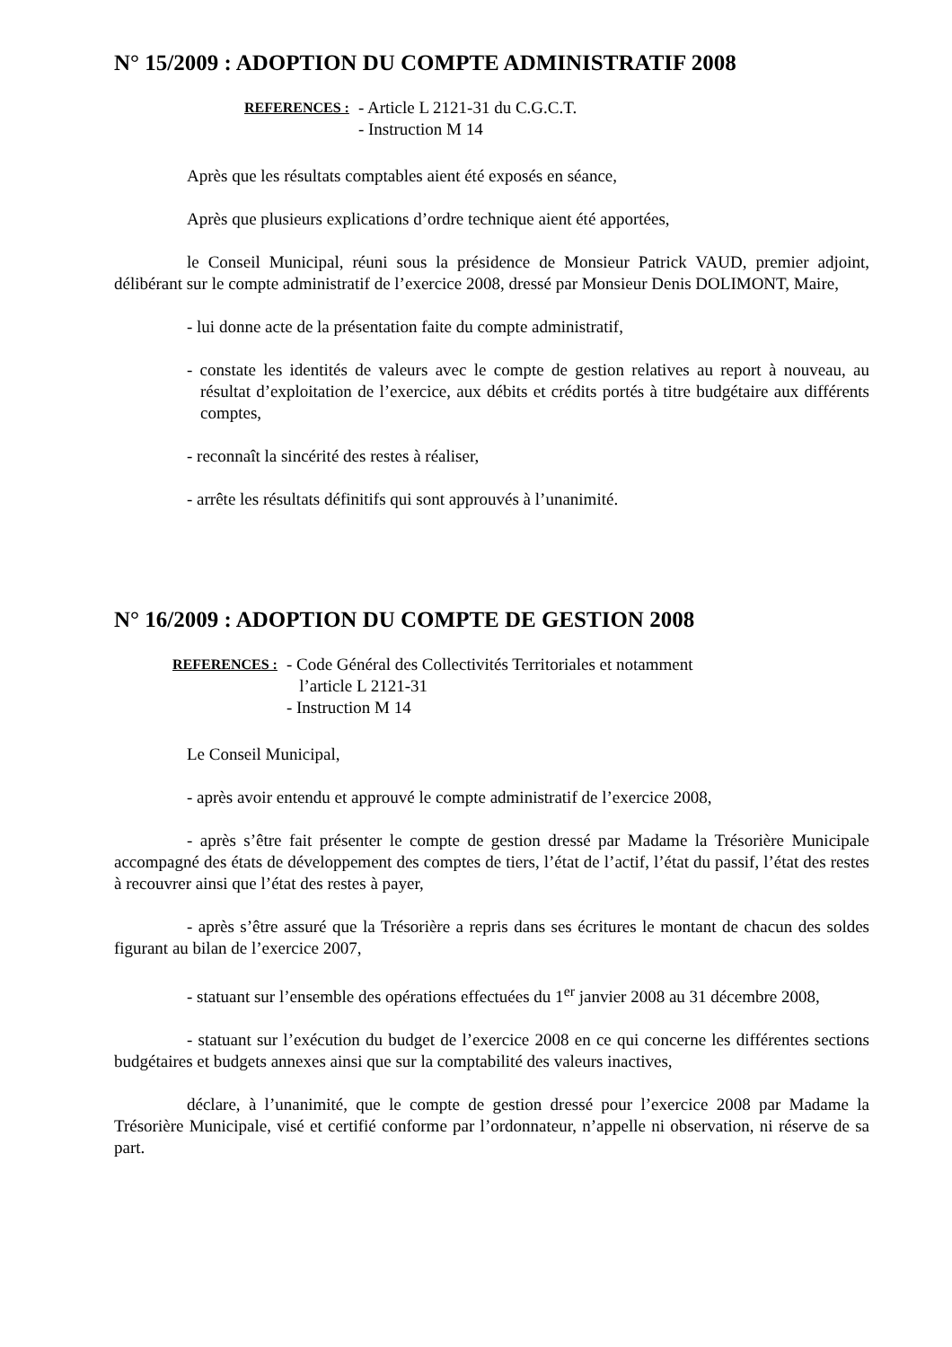N° 15/2009 : ADOPTION DU COMPTE ADMINISTRATIF 2008
REFERENCES :
- Article L 2121-31 du C.G.C.T.
- Instruction M 14
Après que les résultats comptables aient été exposés en séance,
Après que plusieurs explications d’ordre technique aient été apportées,
le Conseil Municipal, réuni sous la présidence de Monsieur Patrick VAUD, premier adjoint, délibérant sur le compte administratif de l’exercice 2008, dressé par Monsieur Denis DOLIMONT, Maire,
- lui donne acte de la présentation faite du compte administratif,
- constate les identités de valeurs avec le compte de gestion relatives au report à nouveau, au résultat d’exploitation de l’exercice, aux débits et crédits portés à titre budgétaire aux différents comptes,
- reconnaît la sincérité des restes à réaliser,
- arrête les résultats définitifs qui sont approuvés à l’unanimité.
N° 16/2009 : ADOPTION DU COMPTE DE GESTION 2008
REFERENCES :
- Code Général des Collectivités Territoriales et notamment
l’article L 2121-31
- Instruction M 14
Le Conseil Municipal,
- après avoir entendu et approuvé le compte administratif de l’exercice 2008,
- après s’être fait présenter le compte de gestion dressé par Madame la Trésorière Municipale accompagné des états de développement des comptes de tiers, l’état de l’actif, l’état du passif, l’état des restes à recouvrer ainsi que l’état des restes à payer,
- après s’être assuré que la Trésorière a repris dans ses écritures le montant de chacun des soldes figurant au bilan de l’exercice 2007,
- statuant sur l’ensemble des opérations effectuées du 1<sup>er</sup> janvier 2008 au 31 décembre 2008,
- statuant sur l’exécution du budget de l’exercice 2008 en ce qui concerne les différentes sections budgétaires et budgets annexes ainsi que sur la comptabilité des valeurs inactives,
déclare, à l’unanimité, que le compte de gestion dressé pour l’exercice 2008 par Madame la Trésorière Municipale, visé et certifié conforme par l’ordonnateur, n’appelle ni observation, ni réserve de sa part.